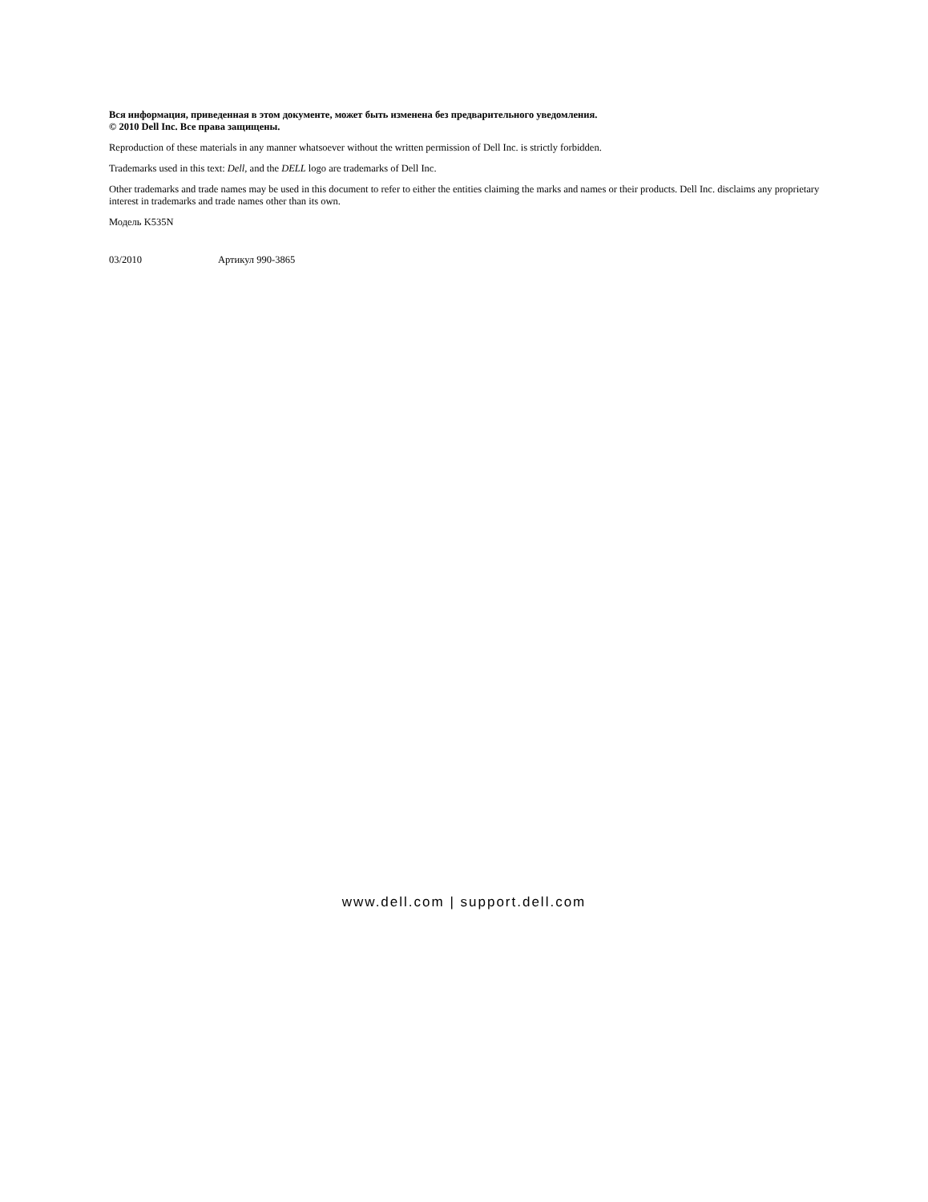Вся информация, приведенная в этом документе, может быть изменена без предварительного уведомления.
© 2010 Dell Inc. Все права защищены.
Reproduction of these materials in any manner whatsoever without the written permission of Dell Inc. is strictly forbidden.
Trademarks used in this text: Dell, and the DELL logo are trademarks of Dell Inc.
Other trademarks and trade names may be used in this document to refer to either the entities claiming the marks and names or their products. Dell Inc. disclaims any proprietary interest in trademarks and trade names other than its own.
Модель K535N
03/2010 Артикул 990-3865
www.dell.com | support.dell.com